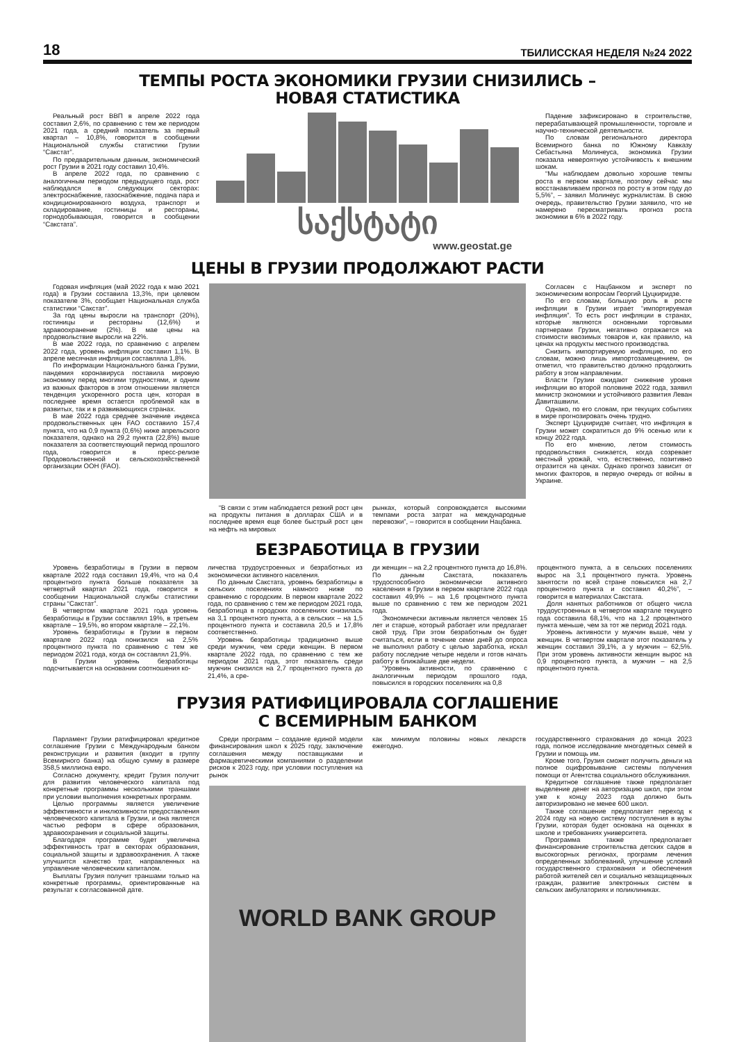18 ТБИЛИССКАЯ НЕДЕЛЯ №24 2022
ТЕМПЫ РОСТА ЭКОНОМИКИ ГРУЗИИ СНИЗИЛИСЬ –
НОВАЯ СТАТИСТИКА
Реальный рост ВВП в апреле 2022 года составил 2,6%, по сравнению с тем же периодом 2021 года, а средний показатель за первый квартал – 10,8%, говорится в сообщении Национальной службы статистики Грузии “Сакстат”.
По предварительным данным, экономический рост Грузии в 2021 году составил 10,4%.
В апреле 2022 года, по сравнению с аналогичным периодом предыдущего года, рост наблюдался в следующих секторах: электроснабжение, газоснабжение, подача пара и кондиционированного воздуха, транспорт и складирование, гостиницы и рестораны, горнодобывающая, говорится в сообщении “Сакстата”.
საქსტატი
www.geostat.ge
Падение зафиксировано в строительстве, перерабатывающей промышленности, торговле и научно-технической деятельности.
По словам регионального директора Всемирного банка по Южному Кавказу Себастьяна Молинеуса, экономика Грузии показала невероятную устойчивость к внешним шокам.
“Мы наблюдаем довольно хорошие темпы роста в первом квартале, поэтому сейчас мы восстанавливаем прогноз по росту в этом году до 5,5%”, – заявил Молинеус журналистам. В свою очередь, правительство Грузии заявило, что не намерено пересматривать прогноз роста экономики в 6% в 2022 году.
ЦЕНЫ В ГРУЗИИ ПРОДОЛЖАЮТ РАСТИ
Годовая инфляция (май 2022 года к маю 2021 года) в Грузии составила 13,3%, при целевом показателе 3%, сообщает Национальная служба статистики “Сакстат”.
За год цены выросли на транспорт (20%), гостиницы и рестораны (12,6%) и здравоохранение (2%). В мае цены на продовольствие выросли на 22%.
В мае 2022 года, по сравнению с апрелем 2022 года, уровень инфляции составил 1,1%. В апреле месячная инфляция составляла 1,8%.
По информации Национального банка Грузии, пандемия коронавируса поставила мировую экономику перед многими трудностями, и одним из важных факторов в этом отношении является тенденция ускоренного роста цен, которая в последнее время остается проблемой как в развитых, так и в развивающихся странах.
В мае 2022 года среднее значение индекса продовольственных цен FAO составило 157,4 пункта, что на 0,9 пункта (0,6%) ниже апрельского показателя, однако на 29,2 пункта (22,8%) выше показателя за соответствующий период прошлого года, говорится в пресс-релизе Продовольственной и сельскохозяйственной организации ООН (FAO).
“В связи с этим наблюдается резкий рост цен на продукты питания в долларах США и в последнее время еще более быстрый рост цен на нефть на мировых
рынках, который сопровождается высокими темпами роста затрат на международные перевозки”, – говорится в сообщении Нацбанка.
Согласен с Нацбанком и эксперт по экономическим вопросам Георгий Цуцкиридзе.
По его словам, большую роль в росте инфляции в Грузии играет “импортируемая инфляция”. То есть рост инфляции в странах, которые являются основными торговыми партнерами Грузии, негативно отражается на стоимости ввозимых товаров и, как правило, на ценах на продукты местного производства.
Снизить импортируемую инфляцию, по его словам, можно лишь импортозамещением, он отметил, что правительство должно продолжить работу в этом направлении.
Власти Грузии ожидают снижение уровня инфляции во второй половине 2022 года, заявил министр экономики и устойчивого развития Леван Давиташвили.
Однако, по его словам, при текущих событиях в мире прогнозировать очень трудно.
Эксперт Цуцкиридзе считает, что инфляция в Грузии может сократиться до 9% осенью или к концу 2022 года.
По его мнению, летом стоимость продовольствия снижается, когда созревает местный урожай, что, естественно, позитивно отразится на ценах. Однако прогноз зависит от многих факторов, в первую очередь от войны в Украине.
БЕЗРАБОТИЦА В ГРУЗИИ
Уровень безработицы в Грузии в первом квартале 2022 года составил 19,4%, что на 0,4 процентного пункта больше показателя за четвертый квартал 2021 года, говорится в сообщении Национальной службы статистики страны “Сакстат”.
В четвертом квартале 2021 года уровень безработицы в Грузии составлял 19%, в третьем квартале – 19,5%, во втором квартале – 22,1%.
Уровень безработицы в Грузии в первом квартале 2022 года понизился на 2,5% процентного пункта по сравнению с тем же периодом 2021 года, когда он составлял 21,9%.
В Грузии уровень безработицы подсчитывается на основании соотношения ко-
личества трудоустроенных и безработных из экономически активного населения.
По данным Сакстата, уровень безработицы в сельских поселениях намного ниже по сравнению с городским. В первом квартале 2022 года, по сравнению с тем же периодом 2021 года, безработица в городских поселениях снизилась на 3,1 процентного пункта, а в сельских – на 1,5 процентного пункта и составила 20,5 и 17,8% соответственно.
Уровень безработицы традиционно выше среди мужчин, чем среди женщин. В первом квартале 2022 года, по сравнению с тем же периодом 2021 года, этот показатель среди мужчин снизился на 2,7 процентного пункта до 21,4%, а сре-
ди женщин – на 2,2 процентного пункта до 16,8%. По данным Сакстата, показатель трудоспособного экономически активного населения в Грузии в первом квартале 2022 года составил 49,9% – на 1,6 процентного пункта выше по сравнению с тем же периодом 2021 года.
Экономически активным является человек 15 лет и старше, который работает или предлагает свой труд. При этом безработным он будет считаться, если в течение семи дней до опроса не выполнял работу с целью заработка, искал работу последние четыре недели и готов начать работу в ближайшие две недели.
“Уровень активности, по сравнению с аналогичным периодом прошлого года, повысился в городских поселениях на 0,8
процентного пункта, а в сельских поселениях вырос на 3,1 процентного пункта. Уровень занятости по всей стране повысился на 2,7 процентного пункта и составил 40,2%”, – говорится в материалах Сакстата.
Доля нанятых работников от общего числа трудоустроенных в четвертом квартале текущего года составила 68,1%, что на 1,2 процентного пункта меньше, чем за тот же период 2021 года.
Уровень активности у мужчин выше, чем у женщин. В четвертом квартале этот показатель у женщин составил 39,1%, а у мужчин – 62,5%. При этом уровень активности женщин вырос на 0,9 процентного пункта, а мужчин – на 2,5 процентного пункта.
ГРУЗИЯ РАТИФИЦИРОВАЛА СОГЛАШЕНИЕ
С ВСЕМИРНЫМ БАНКОМ
Парламент Грузии ратифицировал кредитное соглашение Грузии с Международным банком реконструкции и развития (входит в группу Всемирного банка) на общую сумму в размере 358,5 миллиона евро.
Согласно документу, кредит Грузия получит для развития человеческого капитала под конкретные программы несколькими траншами при условии выполнения конкретных программ.
Целью программы является увеличение эффективности и инклюзивности предоставления человеческого капитала в Грузии, и она является частью реформ в сфере образования, здравоохранения и социальной защиты.
Благодаря программе будет увеличена эффективность трат в секторах образования, социальной защиты и здравоохранения. А также улучшится качество трат, направленных на управление человеческим капиталом.
Выплаты Грузия получит траншами только на конкретные программы, ориентированные на результат к согласованной дате.
Среди программ – создание единой модели финансирования школ к 2025 году, заключение соглашения между поставщиками и фармацевтическими компаниями о разделении рисков к 2023 году, при условии поступления на рынок
как минимум половины новых лекарств ежегодно.
WORLD BANK GROUP
государственного страхования до конца 2023 года, полное исследование многодетных семей в Грузии и помощь им.
Кроме того, Грузия сможет получить деньги на полное оцифровывание системы получения помощи от Агентства социального обслуживания.
Кредитное соглашение также предполагает выделение денег на авторизацию школ, при этом уже к концу 2023 года должно быть авторизировано не менее 600 школ.
Также соглашение предполагает переход к 2024 году на новую систему поступления в вузы Грузии, которая будет основана на оценках в школе и требованиях университета.
Программа также предполагает финансирование строительства детских садов в высокогорных регионах, программ лечения определенных заболеваний, улучшение условий государственного страхования и обеспечения работой жителей сел и социально незащищенных граждан, развитие электронных систем в сельских амбулаториях и поликлиниках.